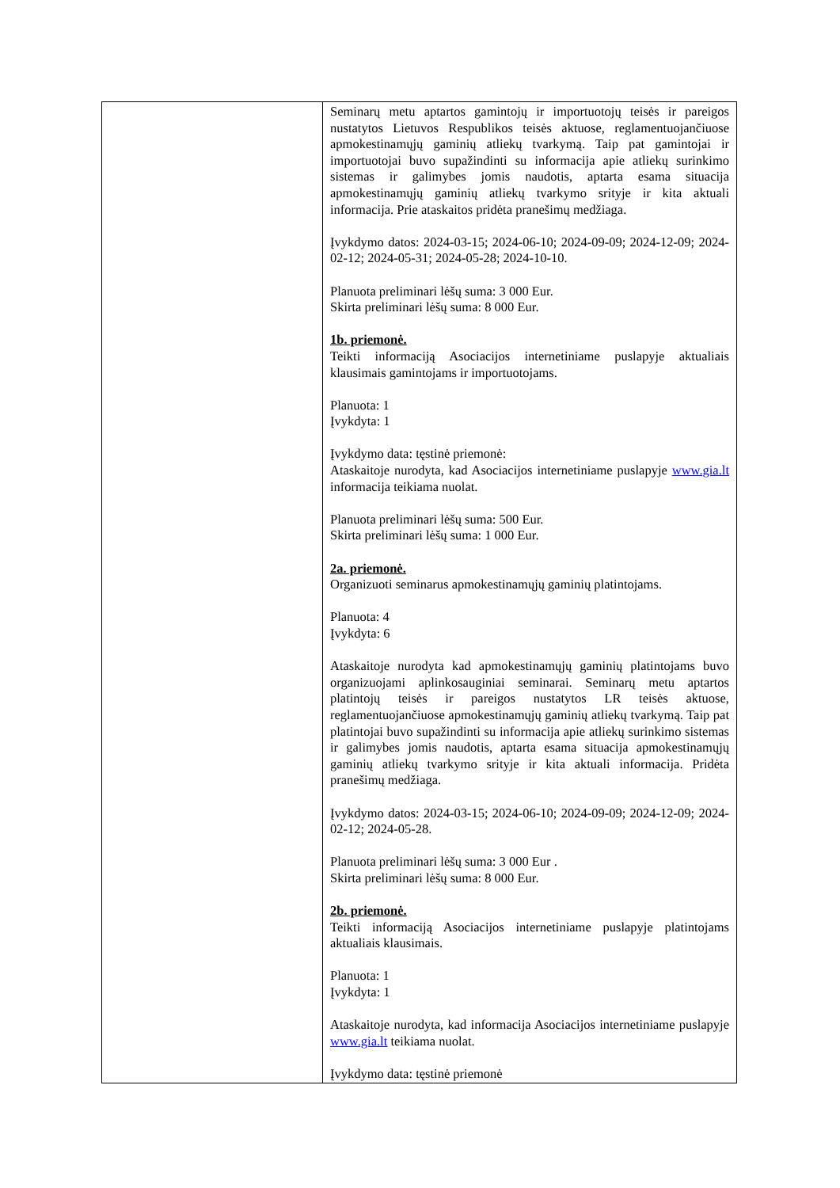| | Seminarų metu aptartos gamintojų ir importuotojų teisės ir pareigos nustatytos Lietuvos Respublikos teisės aktuose, reglamentuojančiuose apmokestinamųjų gaminių atliekų tvarkymą. Taip pat gamintojai ir importuotojai buvo supažindinti su informacija apie atliekų surinkimo sistemas ir galimybes jomis naudotis, aptarta esama situacija apmokestinamųjų gaminių atliekų tvarkymo srityje ir kita aktuali informacija. Prie ataskaitos pridėta pranešimų medžiaga. Įvykdymo datos: 2024-03-15; 2024-06-10; 2024-09-09; 2024-12-09; 2024-02-12; 2024-05-31; 2024-05-28; 2024-10-10. Planuota preliminari lėšų suma: 3 000 Eur. Skirta preliminari lėšų suma: 8 000 Eur. 1b. priemonė. Teikti informaciją Asociacijos internetiniame puslapyje aktualiais klausimais gamintojams ir importuotojams. Planuota: 1 Įvykdyta: 1 Įvykdymo data: tęstinė priemonė: Ataskaitoje nurodyta, kad Asociacijos internetiniame puslapyje www.gia.lt informacija teikiama nuolat. Planuota preliminari lėšų suma: 500 Eur. Skirta preliminari lėšų suma: 1 000 Eur. 2a. priemonė. Organizuoti seminarus apmokestinamųjų gaminių platintojams. Planuota: 4 Įvykdyta: 6 Ataskaitoje nurodyta kad apmokestinamųjų gaminių platintojams buvo organizuojami aplinkosauginiai seminarai. Seminarų metu aptartos platintojų teisės ir pareigos nustatytos LR teisės aktuose, reglamentuojančiuose apmokestinamųjų gaminių atliekų tvarkymą. Taip pat platintojai buvo supažindinti su informacija apie atliekų surinkimo sistemas ir galimybes jomis naudotis, aptarta esama situacija apmokestinamųjų gaminių atliekų tvarkymo srityje ir kita aktuali informacija. Pridėta pranešimų medžiaga. Įvykdymo datos: 2024-03-15; 2024-06-10; 2024-09-09; 2024-12-09; 2024-02-12; 2024-05-28. Planuota preliminari lėšų suma: 3 000 Eur . Skirta preliminari lėšų suma: 8 000 Eur. 2b. priemonė. Teikti informaciją Asociacijos internetiniame puslapyje platintojams aktualiais klausimais. Planuota: 1 Įvykdyta: 1 Ataskaitoje nurodyta, kad informacija Asociacijos internetiniame puslapyje www.gia.lt teikiama nuolat. Įvykdymo data: tęstinė priemonė |